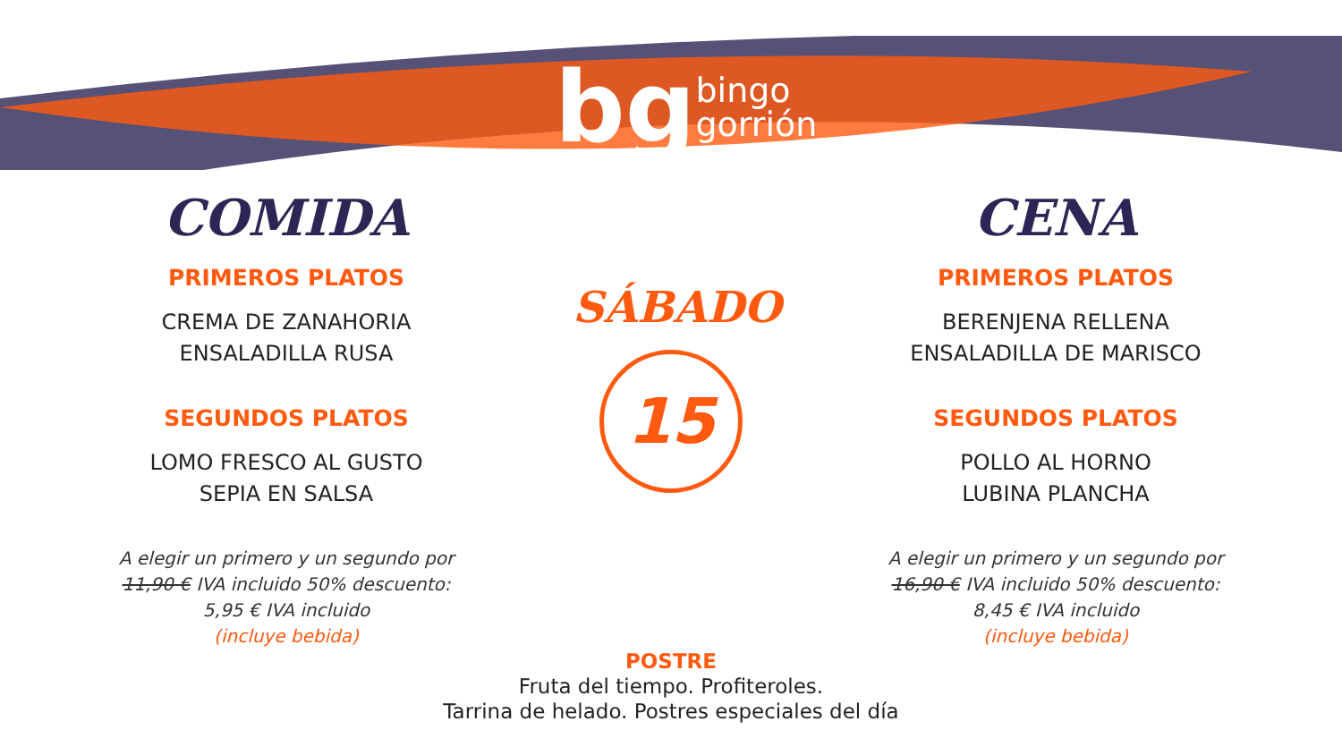bg bingo
gorrión
COMIDA
PRIMEROS PLATOS
CREMA DE ZANAHORIA
ENSALADILLA RUSA
SEGUNDOS PLATOS
LOMO FRESCO AL GUSTO
SEPIA EN SALSA
A elegir un primero y un segundo por
11,90 € IVA incluido 50% descuento:
5,95 € IVA incluido
(incluye bebida)
SÁBADO
15
CENA
PRIMEROS PLATOS
BERENJENA RELLENA
ENSALADILLA DE MARISCO
SEGUNDOS PLATOS
POLLO AL HORNO
LUBINA PLANCHA
A elegir un primero y un segundo por
16,90 € IVA incluido 50% descuento:
8,45 € IVA incluido
(incluye bebida)
POSTRE
Fruta del tiempo. Profiteroles.
Tarrina de helado. Postres especiales del día